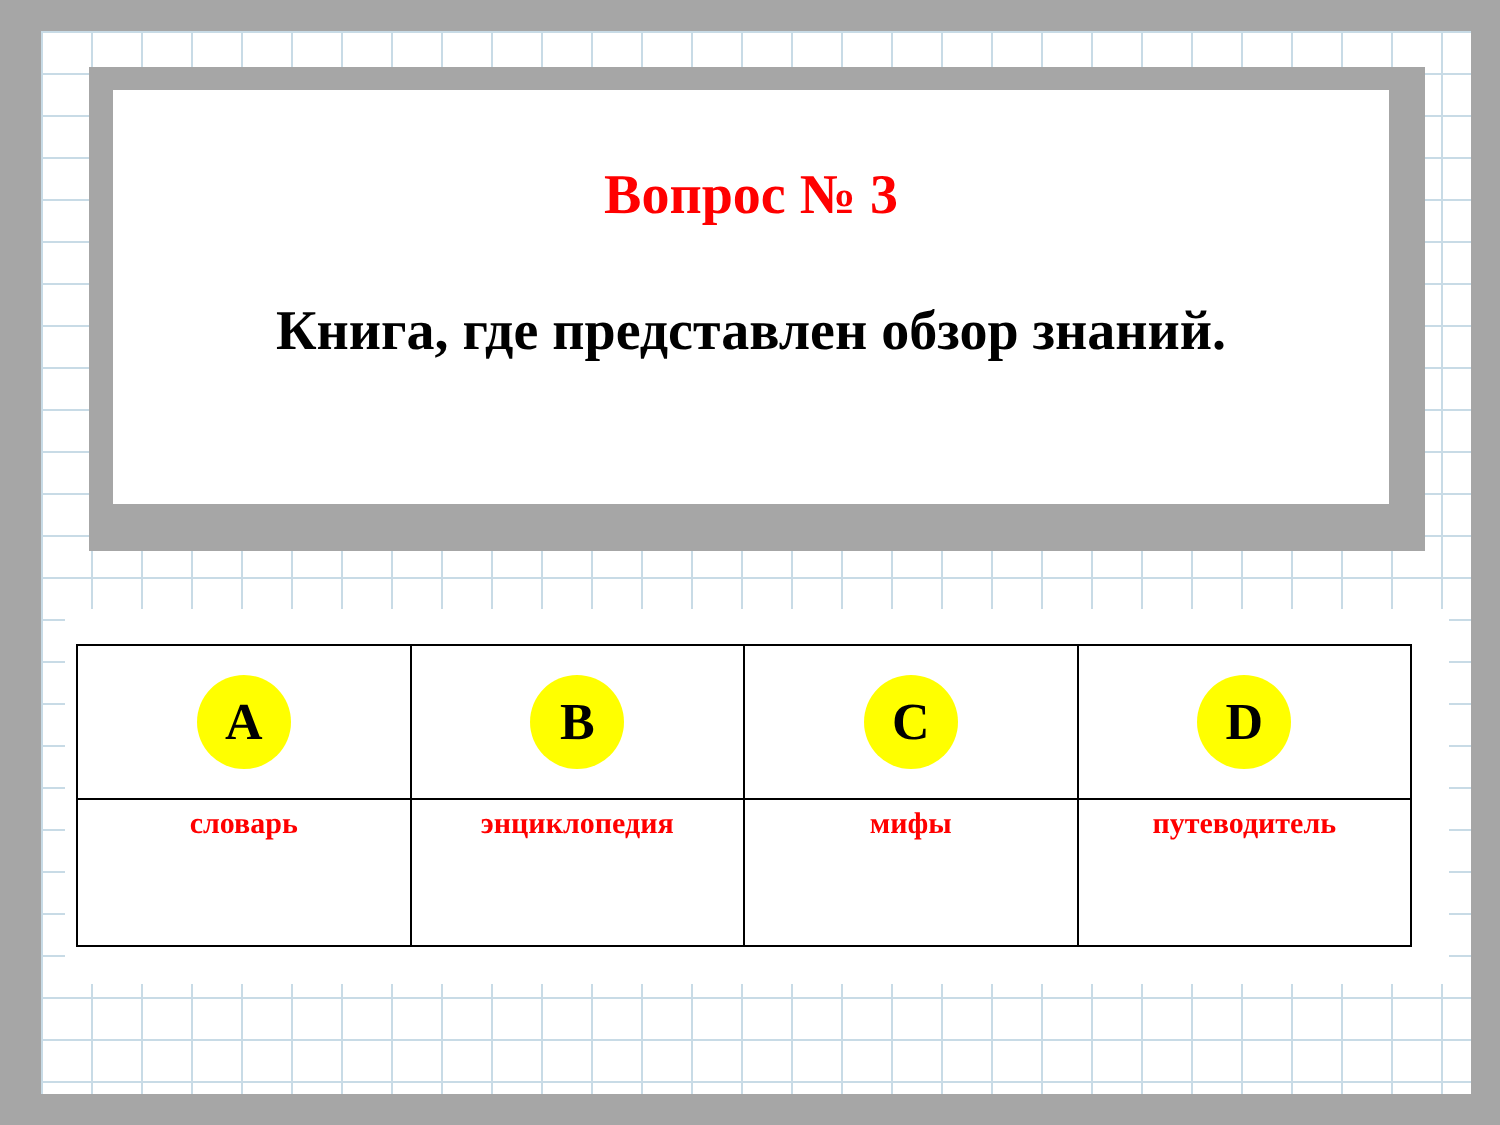Вопрос № 3
Книга, где представлен обзор знаний.
| A | B | C | D |
| словарь | энциклопедия | мифы | путеводитель |